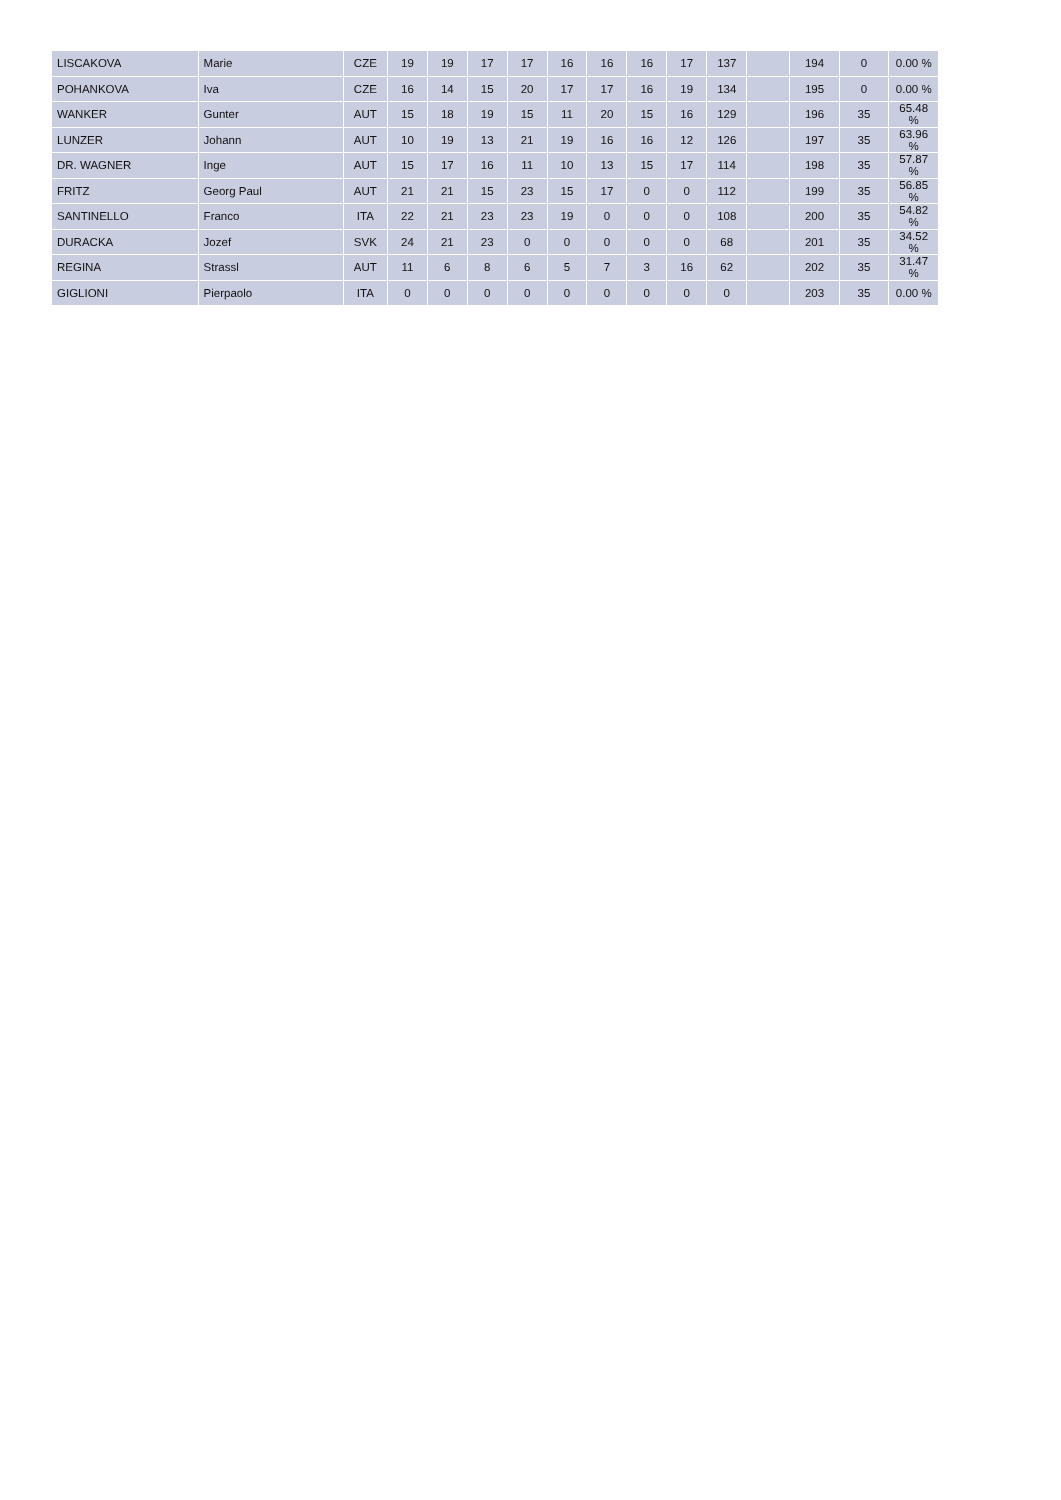| LISCAKOVA | Marie | CZE | 19 | 19 | 17 | 17 | 16 | 16 | 16 | 17 | 137 | | 194 | 0 | 0.00 % |
| POHANKOVA | Iva | CZE | 16 | 14 | 15 | 20 | 17 | 17 | 16 | 19 | 134 | | 195 | 0 | 0.00 % |
| WANKER | Gunter | AUT | 15 | 18 | 19 | 15 | 11 | 20 | 15 | 16 | 129 | | 196 | 35 | 65.48 % |
| LUNZER | Johann | AUT | 10 | 19 | 13 | 21 | 19 | 16 | 16 | 12 | 126 | | 197 | 35 | 63.96 % |
| DR. WAGNER | Inge | AUT | 15 | 17 | 16 | 11 | 10 | 13 | 15 | 17 | 114 | | 198 | 35 | 57.87 % |
| FRITZ | Georg Paul | AUT | 21 | 21 | 15 | 23 | 15 | 17 | 0 | 0 | 112 | | 199 | 35 | 56.85 % |
| SANTINELLO | Franco | ITA | 22 | 21 | 23 | 23 | 19 | 0 | 0 | 0 | 108 | | 200 | 35 | 54.82 % |
| DURACKA | Jozef | SVK | 24 | 21 | 23 | 0 | 0 | 0 | 0 | 0 | 68 | | 201 | 35 | 34.52 % |
| REGINA | Strassl | AUT | 11 | 6 | 8 | 6 | 5 | 7 | 3 | 16 | 62 | | 202 | 35 | 31.47 % |
| GIGLIONI | Pierpaolo | ITA | 0 | 0 | 0 | 0 | 0 | 0 | 0 | 0 | 0 | | 203 | 35 | 0.00 % |